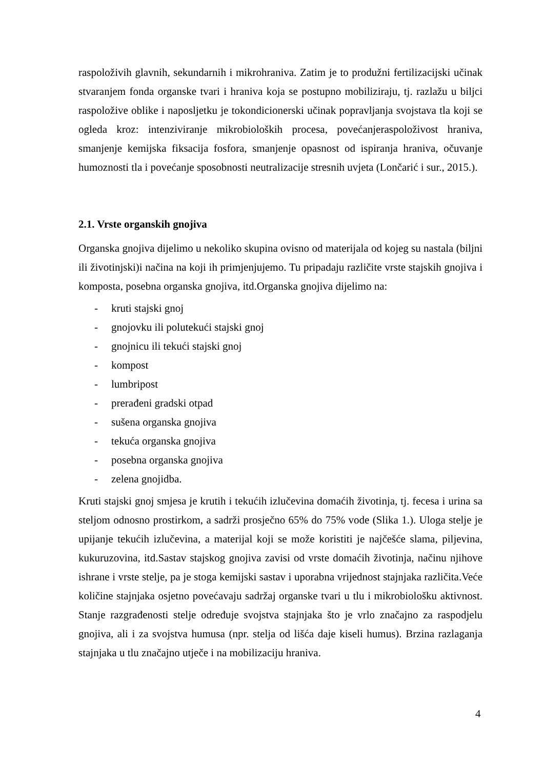raspoloživih glavnih, sekundarnih i mikrohraniva. Zatim je to produžni fertilizacijski učinak stvaranjem fonda organske tvari i hraniva koja se postupno mobiliziraju, tj. razlažu u biljci raspoložive oblike i naposljetku je tokondicionerski učinak popravljanja svojstava tla koji se ogleda kroz: intenziviranje mikrobioloških procesa, povećanjeraspoloživost hraniva, smanjenje kemijska fiksacija fosfora, smanjenje opasnost od ispiranja hraniva, očuvanje humoznosti tla i povećanje sposobnosti neutralizacije stresnih uvjeta (Lončarić i sur., 2015.).
2.1. Vrste organskih gnojiva
Organska gnojiva dijelimo u nekoliko skupina ovisno od materijala od kojeg su nastala (biljni ili životinjski)i načina na koji ih primjenjujemo. Tu pripadaju različite vrste stajskih gnojiva i komposta, posebna organska gnojiva, itd.Organska gnojiva dijelimo na:
- kruti stajski gnoj
- gnojovku ili polutekući stajski gnoj
- gnojnicu ili tekući stajski gnoj
- kompost
- lumbripost
- prerađeni gradski otpad
- sušena organska gnojiva
- tekuća organska gnojiva
- posebna organska gnojiva
- zelena gnojidba.
Kruti stajski gnoj smjesa je krutih i tekućih izlučevina domaćih životinja, tj. fecesa i urina sa steljom odnosno prostirkom, a sadrži prosječno 65% do 75% vode (Slika 1.). Uloga stelje je upijanje tekućih izlučevina, a materijal koji se može koristiti je najčešće slama, piljevina, kukuruzovina, itd.Sastav stajskog gnojiva zavisi od vrste domaćih životinja, načinu njihove ishrane i vrste stelje, pa je stoga kemijski sastav i uporabna vrijednost stajnjaka različita.Veće količine stajnjaka osjetno povećavaju sadržaj organske tvari u tlu i mikrobiološku aktivnost. Stanje razgrađenosti stelje određuje svojstva stajnjaka što je vrlo značajno za raspodjelu gnojiva, ali i za svojstva humusa (npr. stelja od lišća daje kiseli humus). Brzina razlaganja stajnjaka u tlu značajno utječe i na mobilizaciju hraniva.
4